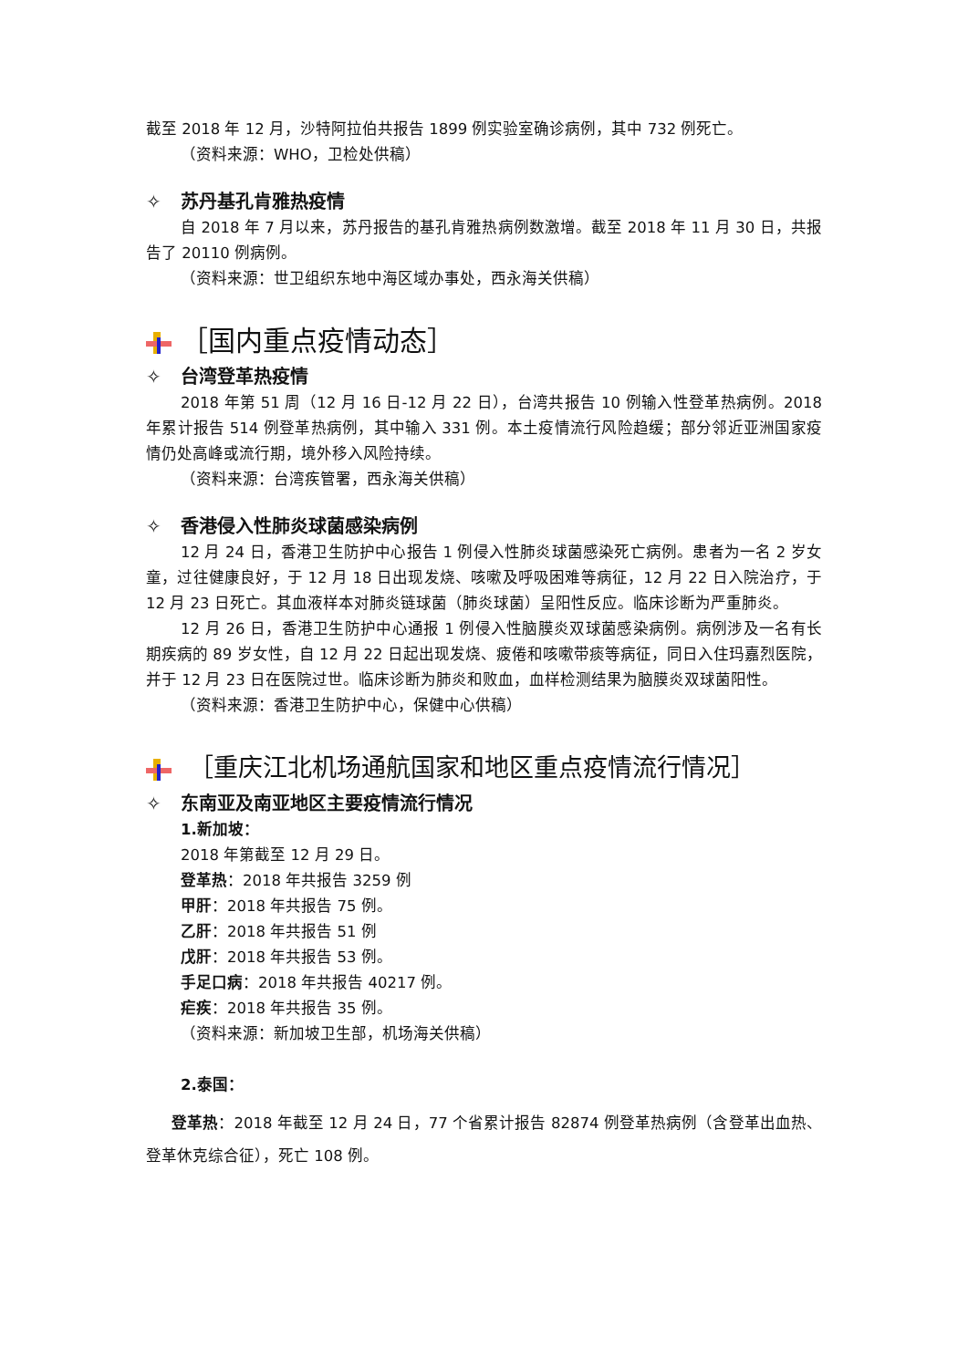截至 2018 年 12 月，沙特阿拉伯共报告 1899 例实验室确诊病例，其中 732 例死亡。
（资料来源：WHO，卫检处供稿）
✧ 苏丹基孔肯雅热疫情
自 2018 年 7 月以来，苏丹报告的基孔肯雅热病例数激增。截至 2018 年 11 月 30 日，共报告了 20110 例病例。
（资料来源：世卫组织东地中海区域办事处，西永海关供稿）
［国内重点疫情动态］
✧ 台湾登革热疫情
2018 年第 51 周（12 月 16 日-12 月 22 日），台湾共报告 10 例输入性登革热病例。2018 年累计报告 514 例登革热病例，其中输入 331 例。本土疫情流行风险趋缓；部分邻近亚洲国家疫情仍处高峰或流行期，境外移入风险持续。
（资料来源：台湾疾管署，西永海关供稿）
✧ 香港侵入性肺炎球菌感染病例
12 月 24 日，香港卫生防护中心报告 1 例侵入性肺炎球菌感染死亡病例。患者为一名 2 岁女童，过往健康良好，于 12 月 18 日出现发烧、咳嗽及呼吸困难等病征，12 月 22 日入院治疗，于 12 月 23 日死亡。其血液样本对肺炎链球菌（肺炎球菌）呈阳性反应。临床诊断为严重肺炎。
12 月 26 日，香港卫生防护中心通报 1 例侵入性脑膜炎双球菌感染病例。病例涉及一名有长期疾病的 89 岁女性，自 12 月 22 日起出现发烧、疲倦和咳嗽带痰等病征，同日入住玛嘉烈医院，并于 12 月 23 日在医院过世。临床诊断为肺炎和败血，血样检测结果为脑膜炎双球菌阳性。
（资料来源：香港卫生防护中心，保健中心供稿）
［重庆江北机场通航国家和地区重点疫情流行情况］
✧ 东南亚及南亚地区主要疫情流行情况
1.新加坡：
2018 年第截至 12 月 29 日。
登革热：2018 年共报告 3259 例
甲肝：2018 年共报告 75 例。
乙肝：2018 年共报告 51 例
戊肝：2018 年共报告 53 例。
手足口病：2018 年共报告 40217 例。
疟疾：2018 年共报告 35 例。
（资料来源：新加坡卫生部，机场海关供稿）
2.泰国：
登革热：2018 年截至 12 月 24 日，77 个省累计报告 82874 例登革热病例（含登革出血热、登革休克综合征），死亡 108 例。